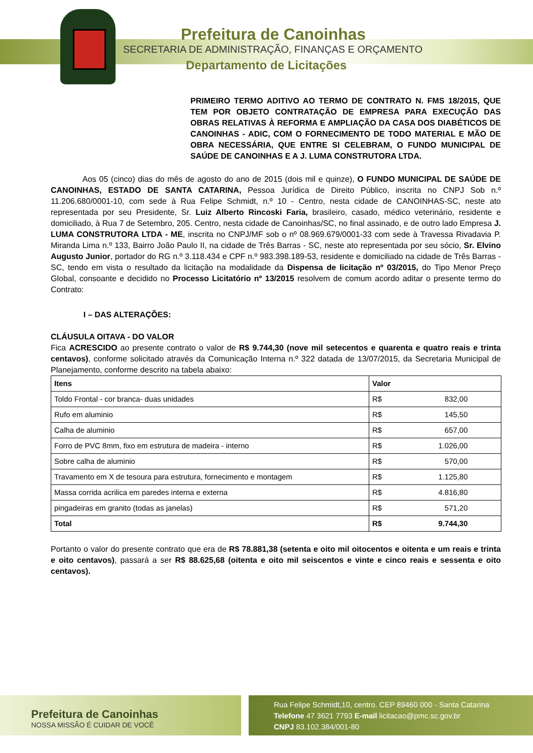Prefeitura de Canoinhas
SECRETARIA DE ADMINISTRAÇÃO, FINANÇAS E ORÇAMENTO
Departamento de Licitações
PRIMEIRO TERMO ADITIVO AO TERMO DE CONTRATO N. FMS 18/2015, QUE TEM POR OBJETO CONTRATAÇÃO DE EMPRESA PARA EXECUÇÃO DAS OBRAS RELATIVAS À REFORMA E AMPLIAÇÃO DA CASA DOS DIABÉTICOS DE CANOINHAS - ADIC, COM O FORNECIMENTO DE TODO MATERIAL E MÃO DE OBRA NECESSÁRIA, QUE ENTRE SI CELEBRAM, O FUNDO MUNICIPAL DE SAÚDE DE CANOINHAS E A J. LUMA CONSTRUTORA LTDA.
Aos 05 (cinco) dias do mês de agosto do ano de 2015 (dois mil e quinze), O FUNDO MUNICIPAL DE SAÚDE DE CANOINHAS, ESTADO DE SANTA CATARINA, Pessoa Jurídica de Direito Público, inscrita no CNPJ Sob n.º 11.206.680/0001-10, com sede à Rua Felipe Schmidt, n.º 10 - Centro, nesta cidade de CANOINHAS-SC, neste ato representada por seu Presidente, Sr. Luiz Alberto Rincoski Faria, brasileiro, casado, médico veterinário, residente e domiciliado, à Rua 7 de Setembro, 205. Centro, nesta cidade de Canoinhas/SC, no final assinado, e de outro lado Empresa J. LUMA CONSTRUTORA LTDA - ME, inscrita no CNPJ/MF sob o nº 08.969.679/0001-33 com sede à Travessa Rivadavia P. Miranda Lima n.º 133, Bairro João Paulo II, na cidade de Três Barras - SC, neste ato representada por seu sócio, Sr. Elvino Augusto Junior, portador do RG n.º 3.118.434 e CPF n.º 983.398.189-53, residente e domiciliado na cidade de Três Barras - SC, tendo em vista o resultado da licitação na modalidade da Dispensa de licitação nº 03/2015, do Tipo Menor Preço Global, consoante e decidido no Processo Licitatório nº 13/2015 resolvem de comum acordo aditar o presente termo do Contrato:
I – DAS ALTERAÇÕES:
CLÁUSULA OITAVA - DO VALOR
Fica ACRESCIDO ao presente contrato o valor de R$ 9.744,30 (nove mil setecentos e quarenta e quatro reais e trinta centavos), conforme solicitado através da Comunicação Interna n.º 322 datada de 13/07/2015, da Secretaria Municipal de Planejamento, conforme descrito na tabela abaixo:
| Itens | Valor |
| Toldo Frontal - cor branca- duas unidades | R$ 832,00 |
| Rufo em aluminio | R$ 145,50 |
| Calha de aluminio | R$ 657,00 |
| Forro de PVC 8mm, fixo em estrutura de madeira - interno | R$ 1.026,00 |
| Sobre calha de aluminio | R$ 570,00 |
| Travamento em X de tesoura para estrutura, fornecimento e montagem | R$ 1.125,80 |
| Massa corrida acrilica em paredes interna e externa | R$ 4.816,80 |
| pingadeiras em granito (todas as janelas) | R$ 571,20 |
| Total | R$ 9.744,30 |
Portanto o valor do presente contrato que era de R$ 78.881,38 (setenta e oito mil oitocentos e oitenta e um reais e trinta e oito centavos), passará a ser R$ 88.625,68 (oitenta e oito mil seiscentos e vinte e cinco reais e sessenta e oito centavos).
Prefeitura de Canoinhas
NOSSA MISSÃO É CUIDAR DE VOCÊ
Rua Felipe Schmidt,10, centro. CEP 89460 000 - Santa Catarina
Telefone 47 3621 7793 E-mail licitacao@pmc.sc.gov.br
CNPJ 83.102.384/001-80